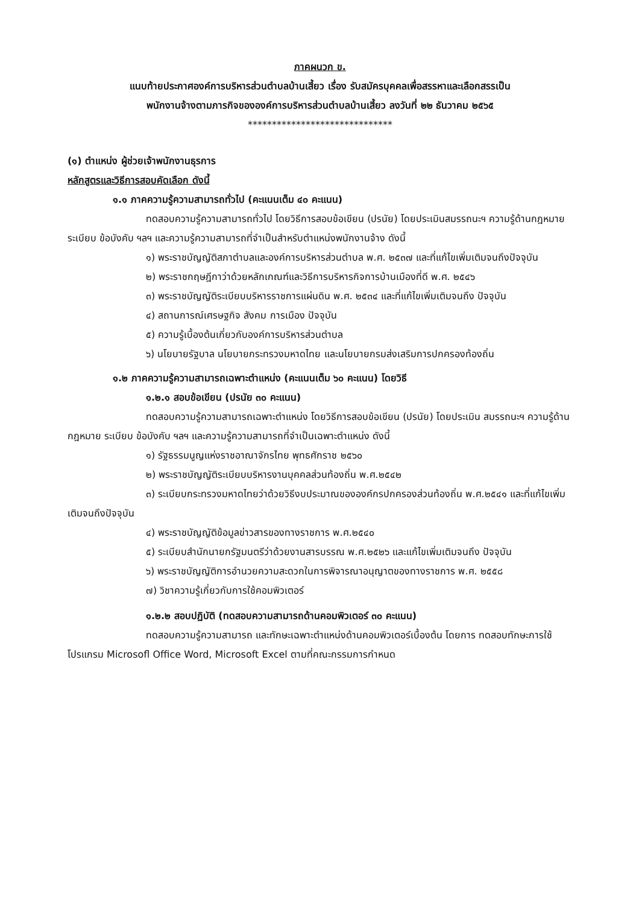ภาคผนวก ข.
แนบท้ายประกาศองค์การบริหารส่วนตำบลบ้านเสี้ยว เรื่อง รับสมัครบุคคลเพื่อสรรหาและเลือกสรรเป็น
พนักงานจ้างตามภารกิจขององค์การบริหารส่วนตำบลบ้านเสี้ยว ลงวันที่ ๒๒ ธันวาคม ๒๕๖๕
******************************
(๑) ตำแหน่ง ผู้ช่วยเจ้าพนักงานธุรการ
หลักสูตรและวิธีการสอบคัดเลือก ดังนี้
๑.๑ ภาคความรู้ความสามารถทั่วไป (คะแนนเต็ม ๔๐ คะแนน)
ทดสอบความรู้ความสามารถทั่วไป โดยวิธีการสอบข้อเขียน (ปรนัย) โดยประเมินสมรรถนะฯ ความรู้ด้านกฎหมาย ระเบียบ ข้อบังคับ ฯลฯ และความรู้ความสามารถที่จำเป็นสำหรับตำแหน่งพนักงานจ้าง ดังนี้
๑) พระราชบัญญัติสภาตำบลและองค์การบริหารส่วนตำบล พ.ศ. ๒๕๓๗ และที่แก้ไขเพิ่มเติมจนถึงปัจจุบัน
๒) พระราชกฤษฎีกาว่าด้วยหลักเกณฑ์และวิธีการบริหารกิจการบ้านเมืองที่ดี พ.ศ. ๒๕๔๖
๓) พระราชบัญญัติระเบียบบริหารราชการแผ่นดิน พ.ศ. ๒๕๓๔ และที่แก้ไขเพิ่มเติมจนถึง ปัจจุบัน
๔) สถานการณ์เศรษฐกิจ สังคม การเมือง ปัจจุบัน
๕) ความรู้เบื้องต้นเกี่ยวกับองค์การบริหารส่วนตำบล
๖) นโยบายรัฐบาล นโยบายกระทรวงมหาดไทย และนโยบายกรมส่งเสริมการปกครองท้องถิ่น
๑.๒ ภาคความรู้ความสามารถเฉพาะตำแหน่ง (คะแนนเต็ม ๖๐ คะแนน) โดยวิธี
๑.๒.๑ สอบข้อเขียน (ปรนัย ๓๐ คะแนน)
ทดสอบความรู้ความสามารถเฉพาะตำแหน่ง โดยวิธีการสอบข้อเขียน (ปรนัย) โดยประเมิน สมรรถนะฯ ความรู้ด้านกฎหมาย ระเบียบ ข้อบังคับ ฯลฯ และความรู้ความสามารถที่จำเป็นเฉพาะตำแหน่ง ดังนี้
๑) รัฐธรรมนูญแห่งราชอาณาจักรไทย พุทธศักราช ๒๕๖๐
๒) พระราชบัญญัติระเบียบบริหารงานบุคคลส่วนท้องถิ่น พ.ศ.๒๕๔๒
๓) ระเบียบกระทรวงมหาดไทยว่าด้วยวิธีงบประมาณขององค์กรปกครองส่วนท้องถิ่น พ.ศ.๒๕๔๑ และที่แก้ไขเพิ่มเติมจนถึงปัจจุบัน
๔) พระราชบัญญัติข้อมูลข่าวสารของทางราชการ พ.ศ.๒๕๔๐
๕) ระเบียบสำนักนายกรัฐมนตรีว่าด้วยงานสารบรรณ พ.ศ.๒๕๒๖ และแก้ไขเพิ่มเติมจนถึง ปัจจุบัน
๖) พระราชบัญญัติการอำนวยความสะดวกในการพิจารณาอนุญาตของทางราชการ พ.ศ. ๒๕๕๘
๗) วิชาความรู้เกี่ยวกับการใช้คอมพิวเตอร์
๑.๒.๒ สอบปฏิบัติ (ทดสอบความสามารถด้านคอมพิวเตอร์ ๓๐ คะแนน)
ทดสอบความรู้ความสามารถ และทักษะเฉพาะตำแหน่งด้านคอมพิวเตอร์เบื้องต้น โดยการ ทดสอบทักษะการใช้โปรแกรม Microsofl Office Word, Microsoft Excel ตามที่คณะกรรมการกำหนด